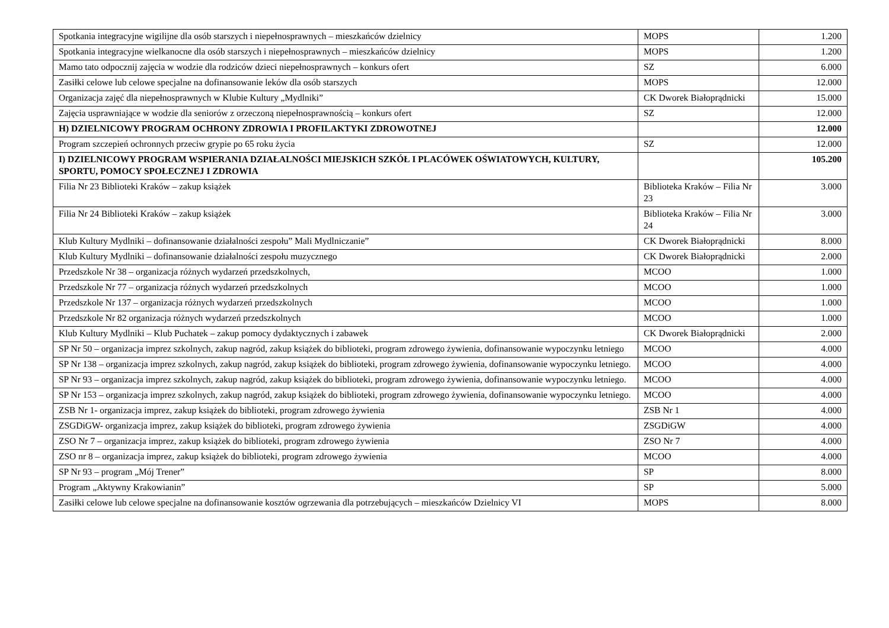| Spotkania integracyjne wigilijne dla osób starszych i niepełnosprawnych – mieszkańców dzielnicy | MOPS | 1.200 |
| Spotkania integracyjne wielkanocne dla osób starszych i niepełnosprawnych – mieszkańców dzielnicy | MOPS | 1.200 |
| Mamo tato odpocznij zajęcia w wodzie dla rodziców dzieci niepełnosprawnych – konkurs ofert | SZ | 6.000 |
| Zasiłki celowe lub celowe specjalne na dofinansowanie leków dla osób starszych | MOPS | 12.000 |
| Organizacja zajęć dla niepełnosprawnych w Klubie Kultury „Mydlniki” | CK Dworek Białoprądnicki | 15.000 |
| Zajęcia usprawniające w wodzie dla seniorów z orzeczoną niepełnosprawnością – konkurs ofert | SZ | 12.000 |
| H) DZIELNICOWY PROGRAM OCHRONY ZDROWIA I PROFILAKTYKI ZDROWOTNEJ | | 12.000 |
| Program szczepień ochronnych przeciw grypie po 65 roku życia | SZ | 12.000 |
| I) DZIELNICOWY PROGRAM WSPIERANIA DZIAŁALNOŚCI MIEJSKICH SZKÓŁ I PLACÓWEK OŚWIATOWYCH, KULTURY, SPORTU, POMOCY SPOŁECZNEJ I ZDROWIA | | 105.200 |
| Filia Nr 23 Biblioteki Kraków – zakup książek | Biblioteka Kraków – Filia Nr 23 | 3.000 |
| Filia Nr 24 Biblioteki Kraków – zakup książek | Biblioteka Kraków – Filia Nr 24 | 3.000 |
| Klub Kultury Mydlniki – dofinansowanie działalności zespołu” Mali Mydlniczanie” | CK Dworek Białoprądnicki | 8.000 |
| Klub Kultury Mydlniki – dofinansowanie działalności zespołu muzycznego | CK Dworek Białoprądnicki | 2.000 |
| Przedszkole Nr 38 – organizacja różnych wydarzeń przedszkolnych, | MCOO | 1.000 |
| Przedszkole Nr 77 – organizacja różnych wydarzeń przedszkolnych | MCOO | 1.000 |
| Przedszkole Nr 137 – organizacja różnych wydarzeń przedszkolnych | MCOO | 1.000 |
| Przedszkole Nr 82 organizacja różnych wydarzeń przedszkolnych | MCOO | 1.000 |
| Klub Kultury Mydlniki – Klub Puchatek – zakup pomocy dydaktycznych i zabawek | CK Dworek Białoprądnicki | 2.000 |
| SP Nr 50 – organizacja imprez szkolnych, zakup nagród, zakup książek do biblioteki, program zdrowego żywienia, dofinansowanie wypoczynku letniego | MCOO | 4.000 |
| SP Nr 138 – organizacja imprez szkolnych, zakup nagród, zakup książek do biblioteki, program zdrowego żywienia, dofinansowanie wypoczynku letniego. | MCOO | 4.000 |
| SP Nr 93 – organizacja imprez szkolnych, zakup nagród, zakup książek do biblioteki, program zdrowego żywienia, dofinansowanie wypoczynku letniego. | MCOO | 4.000 |
| SP Nr 153 – organizacja imprez szkolnych, zakup nagród, zakup książek do biblioteki, program zdrowego żywienia, dofinansowanie wypoczynku letniego. | MCOO | 4.000 |
| ZSB Nr 1- organizacja imprez, zakup książek do biblioteki, program zdrowego żywienia | ZSB Nr 1 | 4.000 |
| ZSGDiGW- organizacja imprez, zakup książek do biblioteki, program zdrowego żywienia | ZSGDiGW | 4.000 |
| ZSO Nr 7 – organizacja imprez, zakup książek do biblioteki, program zdrowego żywienia | ZSO Nr 7 | 4.000 |
| ZSO nr 8 – organizacja imprez, zakup książek do biblioteki, program zdrowego żywienia | MCOO | 4.000 |
| SP Nr 93 – program „Mój Trener” | SP | 8.000 |
| Program „Aktywny Krakowianin” | SP | 5.000 |
| Zasiłki celowe lub celowe specjalne na dofinansowanie kosztów ogrzewania dla potrzebujących – mieszkańców Dzielnicy VI | MOPS | 8.000 |